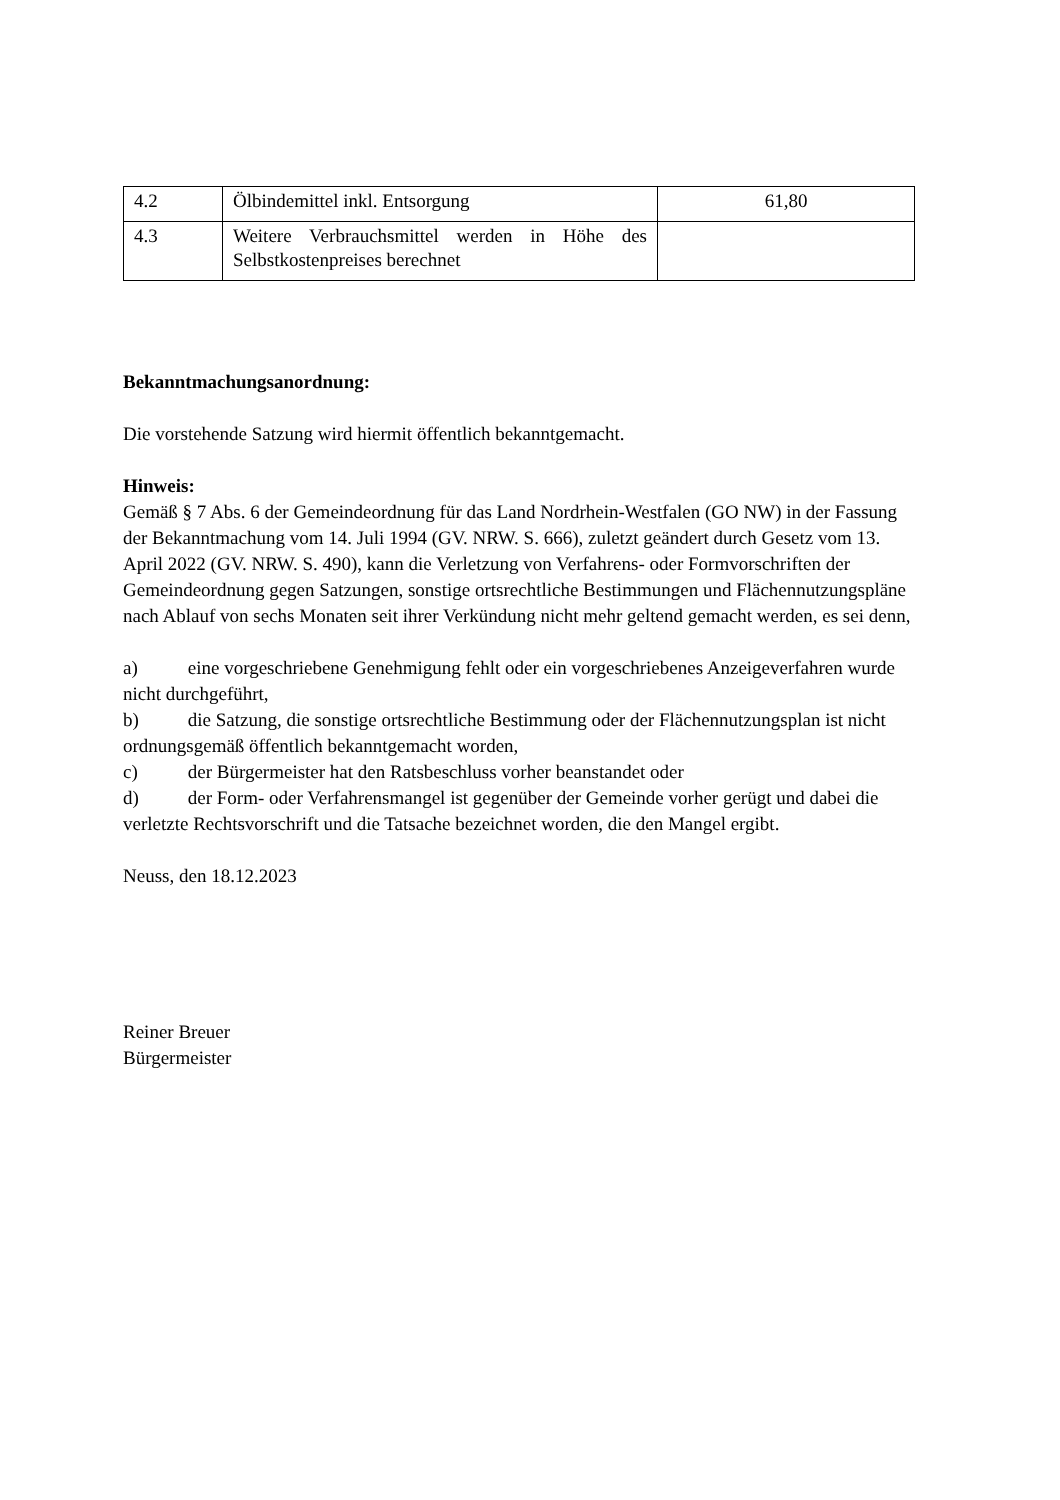| 4.2 | Ölbindemittel inkl. Entsorgung | 61,80 |
| 4.3 | Weitere Verbrauchsmittel werden in Höhe des Selbstkostenpreises berechnet | |
Bekanntmachungsanordnung:
Die vorstehende Satzung wird hiermit öffentlich bekanntgemacht.
Hinweis:
Gemäß § 7 Abs. 6 der Gemeindeordnung für das Land Nordrhein-Westfalen (GO NW) in der Fassung der Bekanntmachung vom 14. Juli 1994 (GV. NRW. S. 666), zuletzt geändert durch Gesetz vom 13. April 2022 (GV. NRW. S. 490), kann die Verletzung von Verfahrens- oder Formvorschriften der Gemeindeordnung gegen Satzungen, sonstige ortsrechtliche Bestimmungen und Flächennutzungspläne nach Ablauf von sechs Monaten seit ihrer Verkündung nicht mehr geltend gemacht werden, es sei denn,
a) eine vorgeschriebene Genehmigung fehlt oder ein vorgeschriebenes Anzeigeverfahren wurde nicht durchgeführt,
b) die Satzung, die sonstige ortsrechtliche Bestimmung oder der Flächennutzungsplan ist nicht ordnungsgemäß öffentlich bekanntgemacht worden,
c) der Bürgermeister hat den Ratsbeschluss vorher beanstandet oder
d) der Form- oder Verfahrensmangel ist gegenüber der Gemeinde vorher gerügt und dabei die verletzte Rechtsvorschrift und die Tatsache bezeichnet worden, die den Mangel ergibt.
Neuss, den 18.12.2023
Reiner Breuer
Bürgermeister